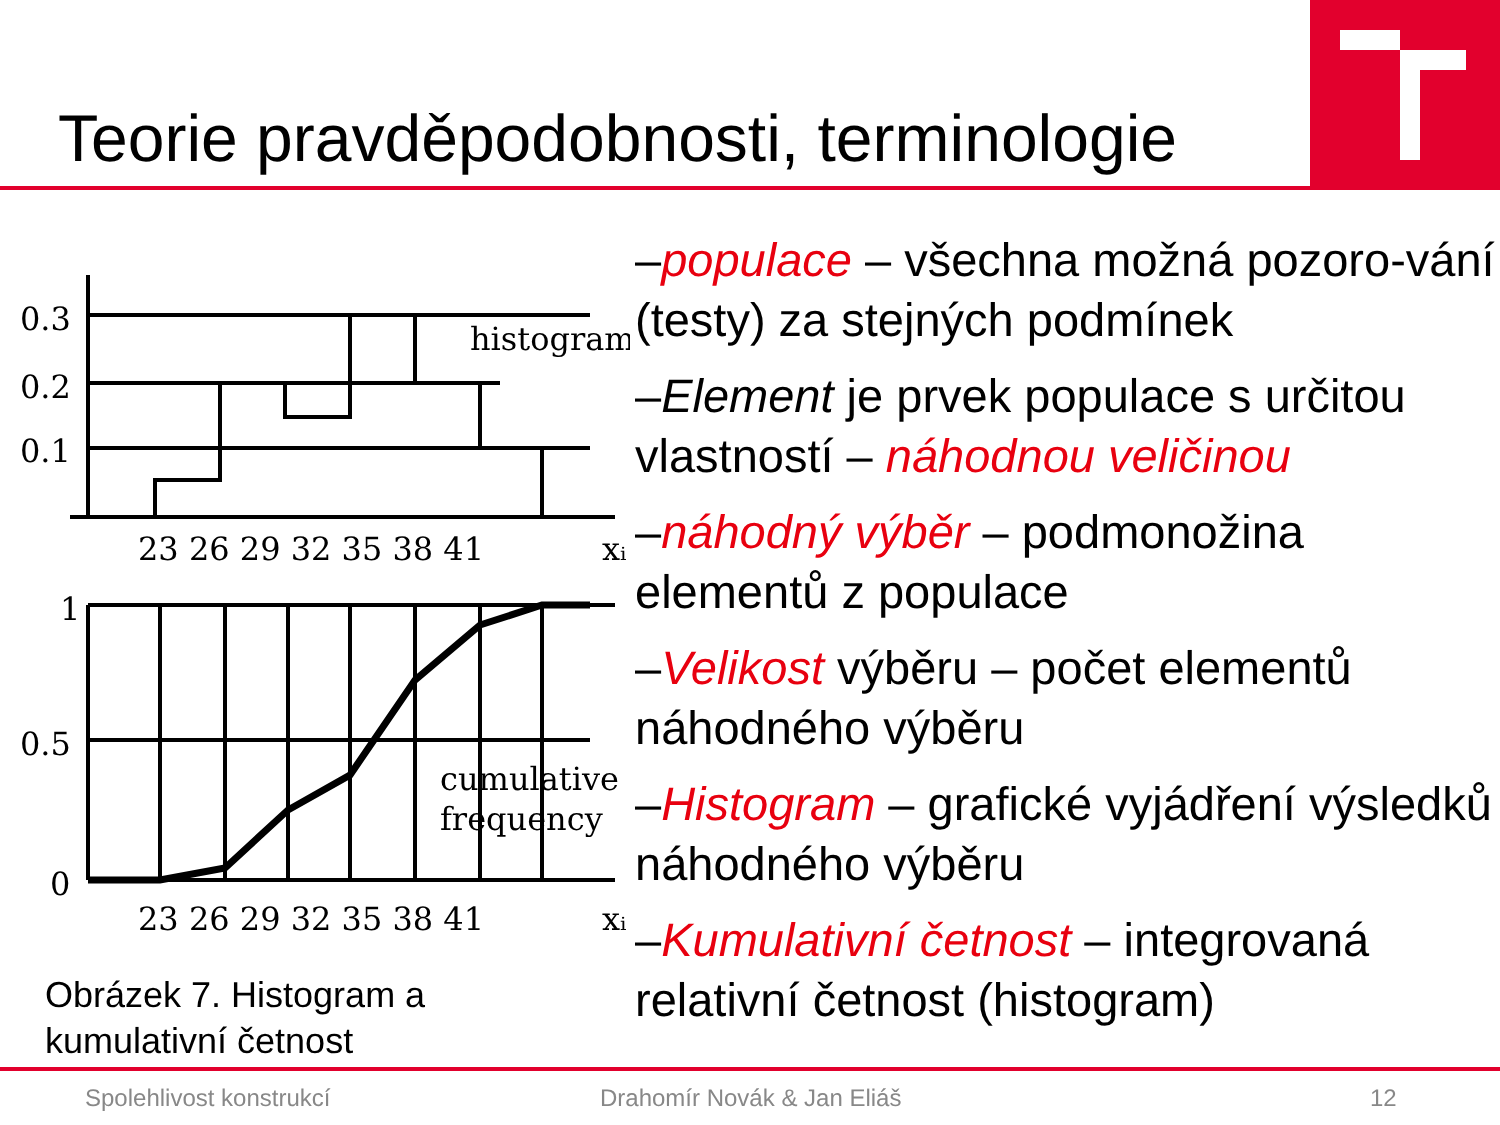Teorie pravděpodobnosti, terminologie
0.3
0.2
0.1
histogram
23 26 29 32 35 38 41
xᵢ
1
0.5
0
cumulative
frequency
23 26 29 32 35 38 41
xᵢ
Obrázek 7. Histogram a
kumulativní četnost
–populace – všechna možná pozoro-vání (testy) za stejných podmínek
–Element je prvek populace s určitou vlastností – náhodnou veličinou
–náhodný výběr – podmonožina elementů z populace
–Velikost výběru – počet elementů náhodného výběru
–Histogram – grafické vyjádření výsledků náhodného výběru
–Kumulativní četnost – integrovaná relativní četnost (histogram)
Spolehlivost konstrukcí Drahomír Novák & Jan Eliáš 12